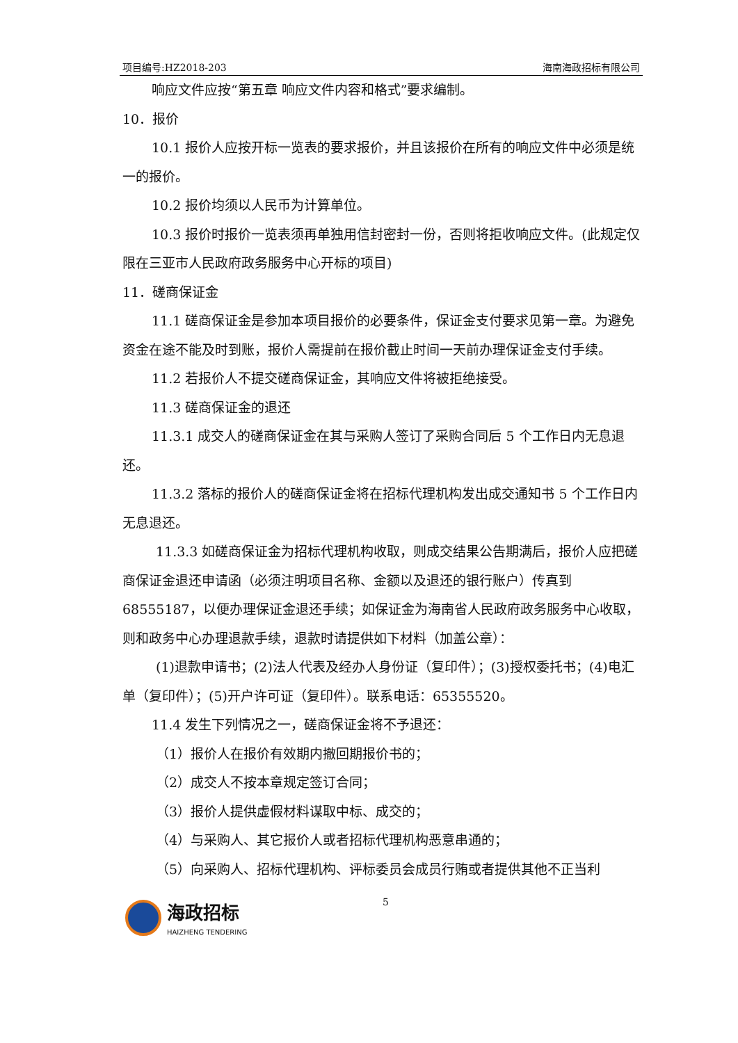项目编号:HZ2018-203 海南海政招标有限公司
响应文件应按“第五章 响应文件内容和格式”要求编制。
10．报价
10.1 报价人应按开标一览表的要求报价，并且该报价在所有的响应文件中必须是统一的报价。
10.2 报价均须以人民币为计算单位。
10.3 报价时报价一览表须再单独用信封密封一份，否则将拒收响应文件。(此规定仅限在三亚市人民政府政务服务中心开标的项目)
11．磋商保证金
11.1 磋商保证金是参加本项目报价的必要条件，保证金支付要求见第一章。为避免资金在途不能及时到账，报价人需提前在报价截止时间一天前办理保证金支付手续。
11.2 若报价人不提交磋商保证金，其响应文件将被拒绝接受。
11.3 磋商保证金的退还
11.3.1 成交人的磋商保证金在其与采购人签订了采购合同后 5 个工作日内无息退还。
11.3.2 落标的报价人的磋商保证金将在招标代理机构发出成交通知书 5 个工作日内无息退还。
11.3.3 如磋商保证金为招标代理机构收取，则成交结果公告期满后，报价人应把磋商保证金退还申请函（必须注明项目名称、金额以及退还的银行账户）传真到 68555187，以便办理保证金退还手续；如保证金为海南省人民政府政务服务中心收取，则和政务中心办理退款手续，退款时请提供如下材料（加盖公章）：
(1)退款申请书；(2)法人代表及经办人身份证（复印件）；(3)授权委托书；(4)电汇单（复印件）；(5)开户许可证（复印件）。联系电话：65355520。
11.4 发生下列情况之一，磋商保证金将不予退还：
（1）报价人在报价有效期内撤回期报价书的；
（2）成交人不按本章规定签订合同；
（3）报价人提供虚假材料谋取中标、成交的；
（4）与采购人、其它报价人或者招标代理机构恶意串通的；
（5）向采购人、招标代理机构、评标委员会成员行贿或者提供其他不正当利
海政招标
HAIZHENG TENDERING
5